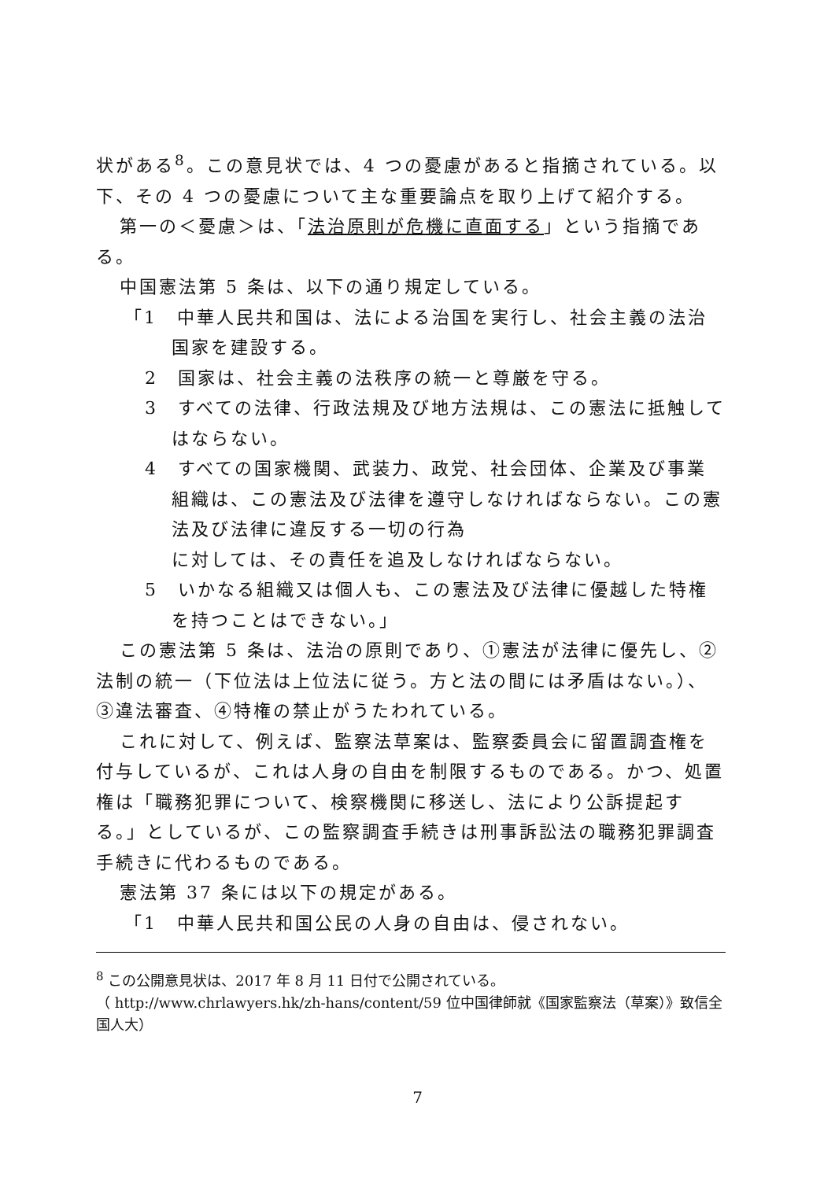状がある<sup>8</sup>。この意見状では、4 つの憂慮があると指摘されている。以下、その 4 つの憂慮について主な重要論点を取り上げて紹介する。
第一の＜憂慮＞は、「法治原則が危機に直面する」という指摘である。
中国憲法第 5 条は、以下の通り規定している。
「1　中華人民共和国は、法による治国を実行し、社会主義の法治国家を建設する。
2　国家は、社会主義の法秩序の統一と尊厳を守る。
3　すべての法律、行政法規及び地方法規は、この憲法に抵触してはならない。
4　すべての国家機関、武装力、政党、社会団体、企業及び事業組織は、この憲法及び法律を遵守しなければならない。この憲法及び法律に違反する一切の行為
に対しては、その責任を追及しなければならない。
5　いかなる組織又は個人も、この憲法及び法律に優越した特権を持つことはできない。」
この憲法第 5 条は、法治の原則であり、①憲法が法律に優先し、②法制の統一（下位法は上位法に従う。方と法の間には矛盾はない。）、③違法審査、④特権の禁止がうたわれている。
これに対して、例えば、監察法草案は、監察委員会に留置調査権を付与しているが、これは人身の自由を制限するものである。かつ、処置権は「職務犯罪について、検察機関に移送し、法により公訴提起する。」としているが、この監察調査手続きは刑事訴訟法の職務犯罪調査手続きに代わるものである。
憲法第 37 条には以下の規定がある。
「1　中華人民共和国公民の人身の自由は、侵されない。
<sup>8</sup> この公開意見状は、2017 年 8 月 11 日付で公開されている。
（ http://www.chrlawyers.hk/zh-hans/content/59 位中国律師就《国家監察法（草案）》致信全国人大）
7